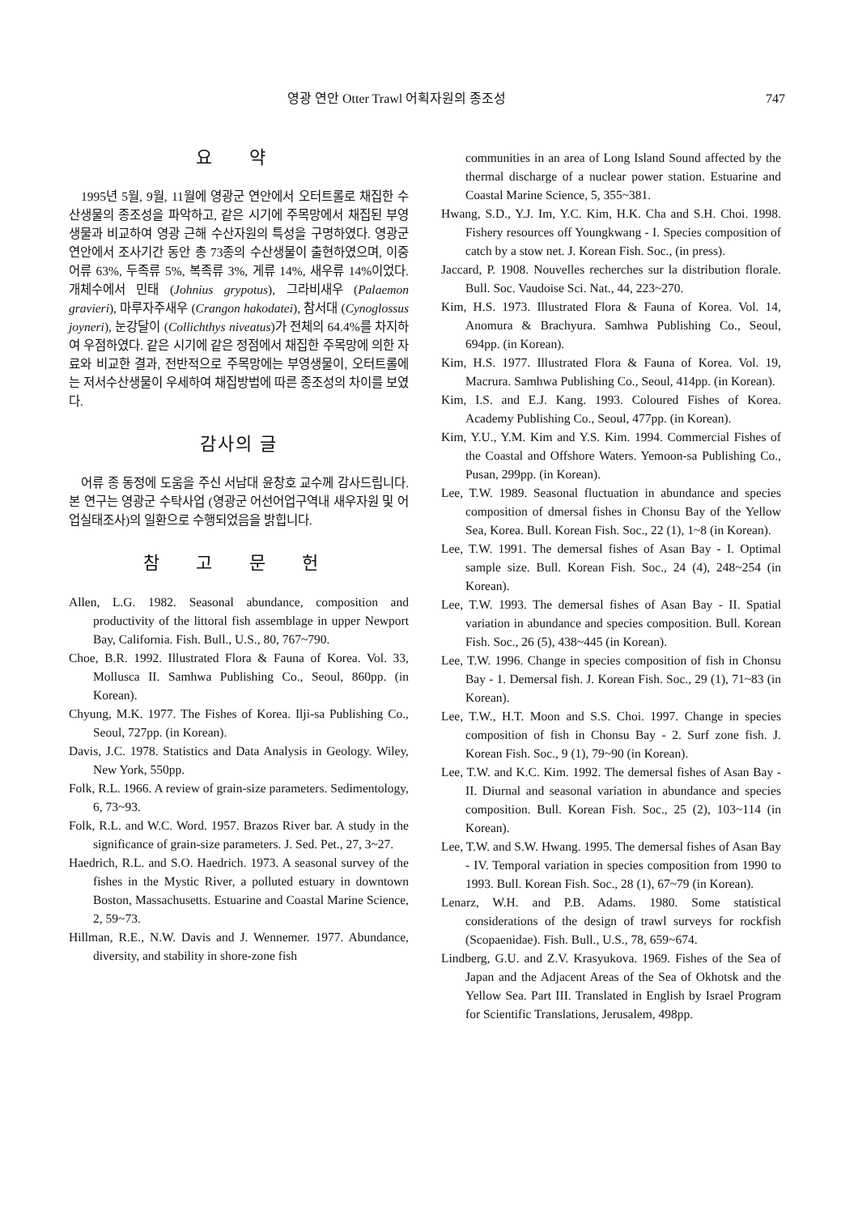영광 연안 Otter Trawl 어획자원의 종조성 747
요 약
1995년 5월, 9월, 11월에 영광군 연안에서 오터트롤로 채집한 수산생물의 종조성을 파악하고, 같은 시기에 주목망에서 채집된 부영생물과 비교하여 영광 근해 수산자원의 특성을 구명하였다. 영광군 연안에서 조사기간 동안 총 73종의 수산생물이 출현하였으며, 이중 어류 63%, 두족류 5%, 복족류 3%, 게류 14%, 새우류 14%이었다. 개체수에서 민태 (Johnius grypotus), 그라비새우 (Palaemon gravieri), 마루자주새우 (Crangon hakodatei), 참서대 (Cynoglossus joyneri), 눈강달이 (Collichthys niveatus)가 전체의 64.4%를 차지하여 우점하였다. 같은 시기에 같은 정점에서 채집한 주목망에 의한 자료와 비교한 결과, 전반적으로 주목망에는 부영생물이, 오터트롤에는 저서수산생물이 우세하여 채집방법에 따른 종조성의 차이를 보였다.
감사의 글
어류 종 동정에 도움을 주신 서남대 윤창호 교수께 감사드립니다. 본 연구는 영광군 수탁사업 (영광군 어선어업구역내 새우자원 및 어업실태조사)의 일환으로 수행되었음을 밝힙니다.
참 고 문 헌
Allen, L.G. 1982. Seasonal abundance, composition and productivity of the littoral fish assemblage in upper Newport Bay, California. Fish. Bull., U.S., 80, 767~790.
Choe, B.R. 1992. Illustrated Flora & Fauna of Korea. Vol. 33, Mollusca II. Samhwa Publishing Co., Seoul, 860pp. (in Korean).
Chyung, M.K. 1977. The Fishes of Korea. Ilji-sa Publishing Co., Seoul, 727pp. (in Korean).
Davis, J.C. 1978. Statistics and Data Analysis in Geology. Wiley, New York, 550pp.
Folk, R.L. 1966. A review of grain-size parameters. Sedimentology, 6, 73~93.
Folk, R.L. and W.C. Word. 1957. Brazos River bar. A study in the significance of grain-size parameters. J. Sed. Pet., 27, 3~27.
Haedrich, R.L. and S.O. Haedrich. 1973. A seasonal survey of the fishes in the Mystic River, a polluted estuary in downtown Boston, Massachusetts. Estuarine and Coastal Marine Science, 2, 59~73.
Hillman, R.E., N.W. Davis and J. Wennemer. 1977. Abundance, diversity, and stability in shore-zone fish
communities in an area of Long Island Sound affected by the thermal discharge of a nuclear power station. Estuarine and Coastal Marine Science, 5, 355~381.
Hwang, S.D., Y.J. Im, Y.C. Kim, H.K. Cha and S.H. Choi. 1998. Fishery resources off Youngkwang - I. Species composition of catch by a stow net. J. Korean Fish. Soc., (in press).
Jaccard, P. 1908. Nouvelles recherches sur la distribution florale. Bull. Soc. Vaudoise Sci. Nat., 44, 223~270.
Kim, H.S. 1973. Illustrated Flora & Fauna of Korea. Vol. 14, Anomura & Brachyura. Samhwa Publishing Co., Seoul, 694pp. (in Korean).
Kim, H.S. 1977. Illustrated Flora & Fauna of Korea. Vol. 19, Macrura. Samhwa Publishing Co., Seoul, 414pp. (in Korean).
Kim, I.S. and E.J. Kang. 1993. Coloured Fishes of Korea. Academy Publishing Co., Seoul, 477pp. (in Korean).
Kim, Y.U., Y.M. Kim and Y.S. Kim. 1994. Commercial Fishes of the Coastal and Offshore Waters. Yemoon-sa Publishing Co., Pusan, 299pp. (in Korean).
Lee, T.W. 1989. Seasonal fluctuation in abundance and species composition of dmersal fishes in Chonsu Bay of the Yellow Sea, Korea. Bull. Korean Fish. Soc., 22 (1), 1~8 (in Korean).
Lee, T.W. 1991. The demersal fishes of Asan Bay - I. Optimal sample size. Bull. Korean Fish. Soc., 24 (4), 248~254 (in Korean).
Lee, T.W. 1993. The demersal fishes of Asan Bay - II. Spatial variation in abundance and species composition. Bull. Korean Fish. Soc., 26 (5), 438~445 (in Korean).
Lee, T.W. 1996. Change in species composition of fish in Chonsu Bay - 1. Demersal fish. J. Korean Fish. Soc., 29 (1), 71~83 (in Korean).
Lee, T.W., H.T. Moon and S.S. Choi. 1997. Change in species composition of fish in Chonsu Bay - 2. Surf zone fish. J. Korean Fish. Soc., 9 (1), 79~90 (in Korean).
Lee, T.W. and K.C. Kim. 1992. The demersal fishes of Asan Bay - II. Diurnal and seasonal variation in abundance and species composition. Bull. Korean Fish. Soc., 25 (2), 103~114 (in Korean).
Lee, T.W. and S.W. Hwang. 1995. The demersal fishes of Asan Bay - IV. Temporal variation in species composition from 1990 to 1993. Bull. Korean Fish. Soc., 28 (1), 67~79 (in Korean).
Lenarz, W.H. and P.B. Adams. 1980. Some statistical considerations of the design of trawl surveys for rockfish (Scopaenidae). Fish. Bull., U.S., 78, 659~674.
Lindberg, G.U. and Z.V. Krasyukova. 1969. Fishes of the Sea of Japan and the Adjacent Areas of the Sea of Okhotsk and the Yellow Sea. Part III. Translated in English by Israel Program for Scientific Translations, Jerusalem, 498pp.